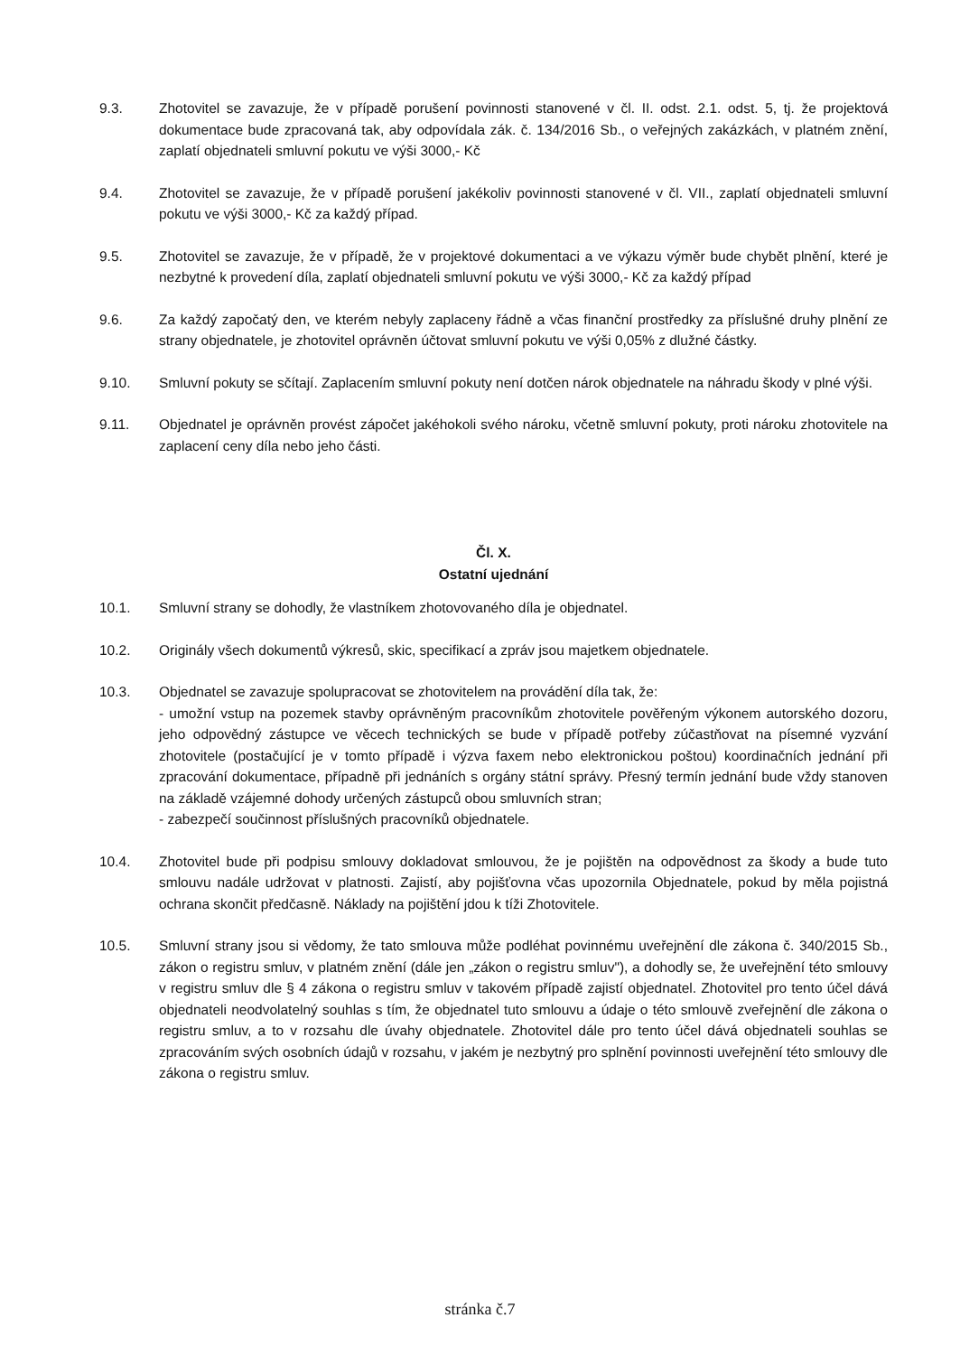9.3. Zhotovitel se zavazuje, že v případě porušení povinnosti stanovené v čl. II. odst. 2.1. odst. 5, tj. že projektová dokumentace bude zpracovaná tak, aby odpovídala zák. č. 134/2016 Sb., o veřejných zakázkách, v platném znění, zaplatí objednateli smluvní pokutu ve výši 3000,- Kč
9.4. Zhotovitel se zavazuje, že v případě porušení jakékoliv povinnosti stanovené v čl. VII., zaplatí objednateli smluvní pokutu ve výši 3000,- Kč za každý případ.
9.5. Zhotovitel se zavazuje, že v případě, že v projektové dokumentaci a ve výkazu výměr bude chybět plnění, které je nezbytné k provedení díla, zaplatí objednateli smluvní pokutu ve výši 3000,- Kč za každý případ
9.6. Za každý započatý den, ve kterém nebyly zaplaceny řádně a včas finanční prostředky za příslušné druhy plnění ze strany objednatele, je zhotovitel oprávněn účtovat smluvní pokutu ve výši 0,05% z dlužné částky.
9.10. Smluvní pokuty se sčítají. Zaplacením smluvní pokuty není dotčen nárok objednatele na náhradu škody v plné výši.
9.11. Objednatel je oprávněn provést zápočet jakéhokoli svého nároku, včetně smluvní pokuty, proti nároku zhotovitele na zaplacení ceny díla nebo jeho části.
Čl. X.
Ostatní ujednání
10.1. Smluvní strany se dohodly, že vlastníkem zhotovovaného díla je objednatel.
10.2. Originály všech dokumentů výkresů, skic, specifikací a zpráv jsou majetkem objednatele.
10.3. Objednatel se zavazuje spolupracovat se zhotovitelem na provádění díla tak, že:
- umožní vstup na pozemek stavby oprávněným pracovníkům zhotovitele pověřeným výkonem autorského dozoru, jeho odpovědný zástupce ve věcech technických se bude v případě potřeby zúčastňovat na písemné vyzvání zhotovitele (postačující je v tomto případě i výzva faxem nebo elektronickou poštou) koordinačních jednání při zpracování dokumentace, případně při jednáních s orgány státní správy. Přesný termín jednání bude vždy stanoven na základě vzájemné dohody určených zástupců obou smluvních stran;
- zabezpečí součinnost příslušných pracovníků objednatele.
10.4. Zhotovitel bude při podpisu smlouvy dokladovat smlouvou, že je pojištěn na odpovědnost za škody a bude tuto smlouvu nadále udržovat v platnosti. Zajistí, aby pojišťovna včas upozornila Objednatele, pokud by měla pojistná ochrana skončit předčasně. Náklady na pojištění jdou k tíži Zhotovitele.
10.5. Smluvní strany jsou si vědomy, že tato smlouva může podléhat povinnému uveřejnění dle zákona č. 340/2015 Sb., zákon o registru smluv, v platném znění (dále jen „zákon o registru smluv"), a dohodly se, že uveřejnění této smlouvy v registru smluv dle § 4 zákona o registru smluv v takovém případě zajistí objednatel. Zhotovitel pro tento účel dává objednateli neodvolatelný souhlas s tím, že objednatel tuto smlouvu a údaje o této smlouvě zveřejnění dle zákona o registru smluv, a to v rozsahu dle úvahy objednatele. Zhotovitel dále pro tento účel dává objednateli souhlas se zpracováním svých osobních údajů v rozsahu, v jakém je nezbytný pro splnění povinnosti uveřejnění této smlouvy dle zákona o registru smluv.
stránka č.7